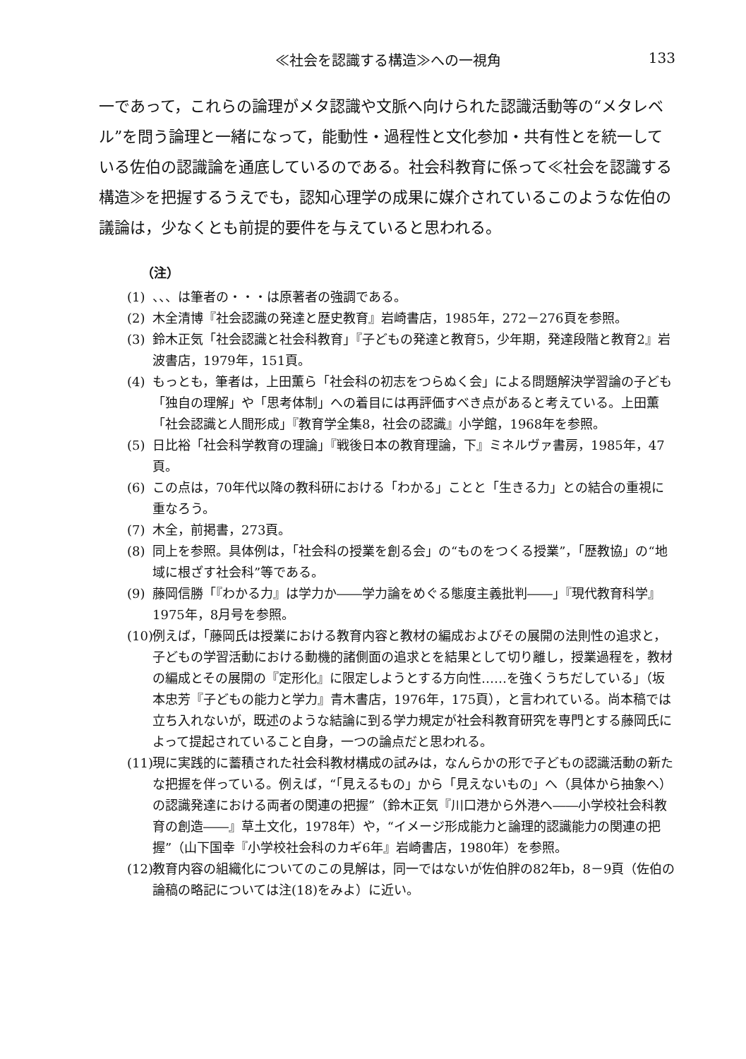≪社会を認識する構造≫への一視角 133
一であって，これらの論理がメタ認識や文脈へ向けられた認識活動等の“メタレベル”を問う論理と一緒になって，能動性・過程性と文化参加・共有性とを統一している佐伯の認識論を通底しているのである。社会科教育に係って≪社会を認識する構造≫を把握するうえでも，認知心理学の成果に媒介されているこのような佐伯の議論は，少なくとも前提的要件を与えていると思われる。
（注）
(1) 、、、は筆者の・・・は原著者の強調である。
(2) 木全清博『社会認識の発達と歴史教育』岩崎書店，1985年，272－276頁を参照。
(3) 鈴木正気「社会認識と社会科教育」『子どもの発達と教育5，少年期，発達段階と教育2』岩波書店，1979年，151頁。
(4) もっとも，筆者は，上田薫ら「社会科の初志をつらぬく会」による問題解決学習論の子ども「独自の理解」や「思考体制」への着目には再評価すべき点があると考えている。上田薫「社会認識と人間形成」『教育学全集8，社会の認識』小学館，1968年を参照。
(5) 日比裕「社会科学教育の理論」『戦後日本の教育理論，下』ミネルヴァ書房，1985年，47頁。
(6) この点は，70年代以降の教科研における「わかる」ことと「生きる力」との結合の重視に重なろう。
(7) 木全，前掲書，273頁。
(8) 同上を参照。具体例は，「社会科の授業を創る会」の“ものをつくる授業”，「歴教協」の“地域に根ざす社会科”等である。
(9) 藤岡信勝「『わかる力』は学力か――学力論をめぐる態度主義批判――」『現代教育科学』1975年，8月号を参照。
(10) 例えば，「藤岡氏は授業における教育内容と教材の編成およびその展開の法則性の追求と，子どもの学習活動における動機的諸側面の追求とを結果として切り離し，授業過程を，教材の編成とその展開の『定形化』に限定しようとする方向性……を強くうちだしている」（坂本忠芳『子どもの能力と学力』青木書店，1976年，175頁），と言われている。尚本稿では立ち入れないが，既述のような結論に到る学力規定が社会科教育研究を専門とする藤岡氏によって提起されていること自身，一つの論点だと思われる。
(11) 現に実践的に蓄積された社会科教材構成の試みは，なんらかの形で子どもの認識活動の新たな把握を伴っている。例えば，“「見えるもの」から「見えないもの」へ（具体から抽象へ）の認識発達における両者の関連の把握”（鈴木正気『川口港から外港へ――小学校社会科教育の創造――』草土文化，1978年）や，“イメージ形成能力と論理的認識能力の関連の把握”（山下国幸『小学校社会科のカギ6年』岩崎書店，1980年）を参照。
(12) 教育内容の組織化についてのこの見解は，同一ではないが佐伯胖の82年b，8－9頁（佐伯の論稿の略記については注(18)をみよ）に近い。